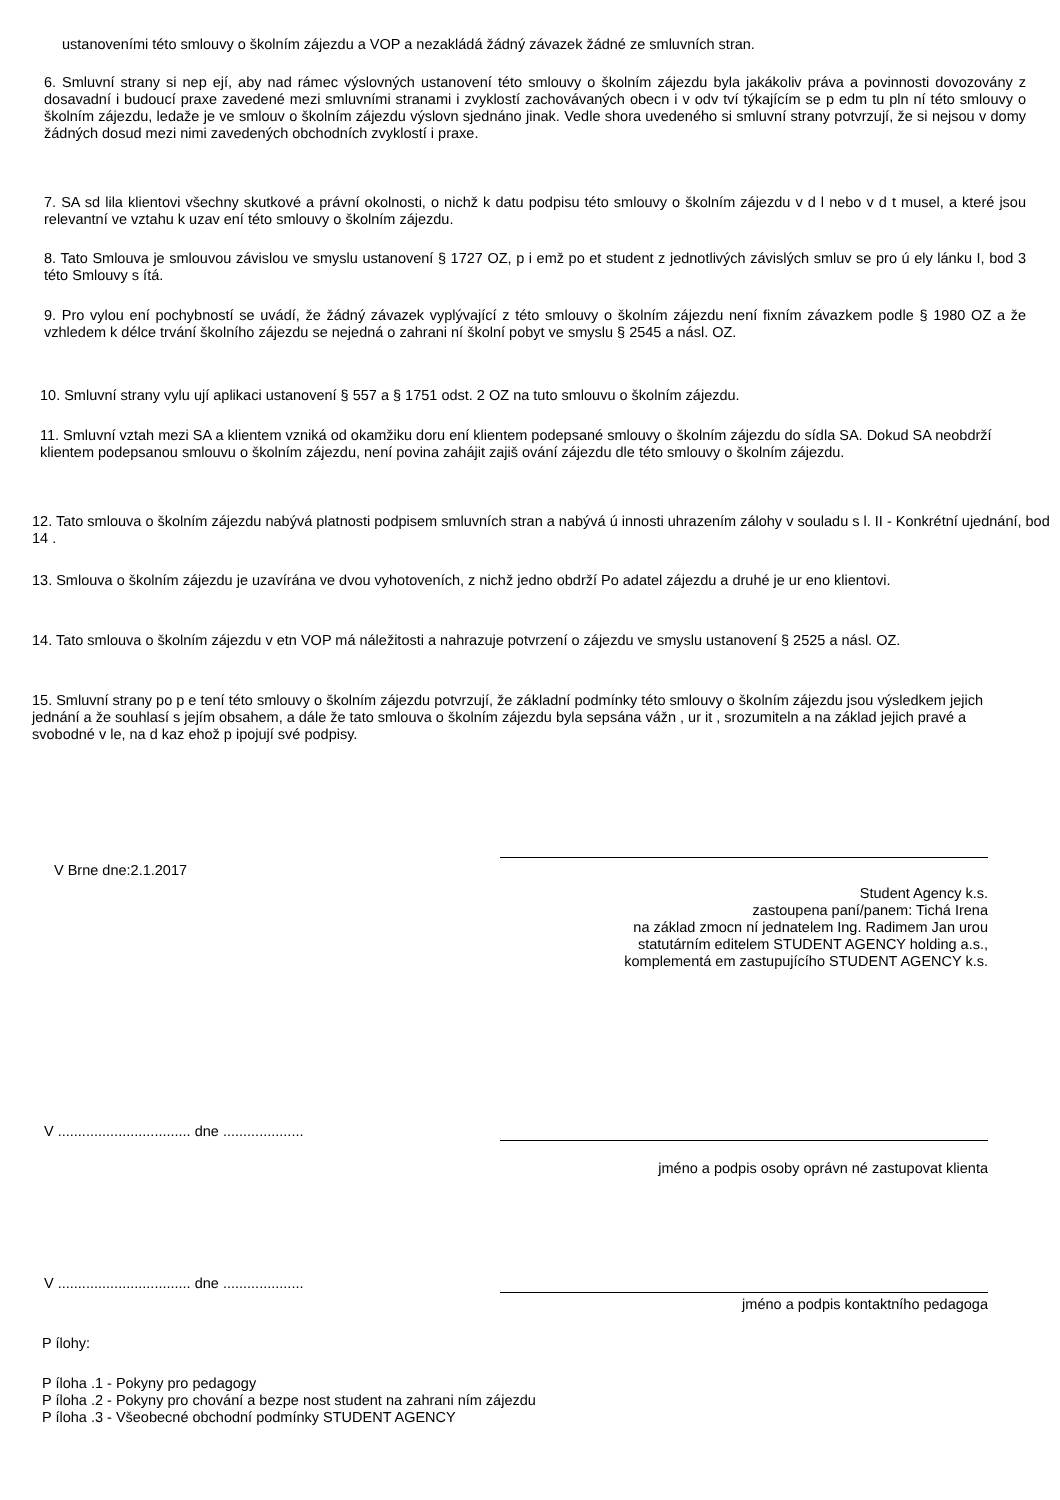ustanoveními této smlouvy o školním zájezdu a VOP a nezakládá žádný závazek žádné ze smluvních stran.
6. Smluvní strany si nep ejí, aby nad rámec výslovných ustanovení této smlouvy o školním zájezdu byla jakákoliv práva a povinnosti dovozovány z dosavadní i budoucí praxe zavedené mezi smluvními stranami i zvyklostí zachovávaných obecn i v odv tví týkajícím se p edm tu pln ní této smlouvy o školním zájezdu, ledaže je ve smlouv o školním zájezdu výslovn sjednáno jinak. Vedle shora uvedeného si smluvní strany potvrzují, že si nejsou v domy žádných dosud mezi nimi zavedených obchodních zvyklostí i praxe.
7. SA sd lila klientovi všechny skutkové a právní okolnosti, o nichž k datu podpisu této smlouvy o školním zájezdu v d l nebo v d t musel, a které jsou relevantní ve vztahu k uzav ení této smlouvy o školním zájezdu.
8. Tato Smlouva je smlouvou závislou ve smyslu ustanovení § 1727 OZ, p i emž po et student z jednotlivých závislých smluv se pro ú ely lánku I, bod 3 této Smlouvy s ítá.
9. Pro vylou ení pochybností se uvádí, že žádný závazek vyplývající z této smlouvy o školním zájezdu není fixním závazkem podle § 1980 OZ a že vzhledem k délce trvání školního zájezdu se nejedná o zahrani ní školní pobyt ve smyslu § 2545 a násl. OZ.
10. Smluvní strany vylu ují aplikaci ustanovení § 557 a § 1751 odst. 2 OZ na tuto smlouvu o školním zájezdu.
11. Smluvní vztah mezi SA a klientem vzniká od okamžiku doru ení klientem podepsané smlouvy o školním zájezdu do sídla SA. Dokud SA neobdrží klientem podepsanou smlouvu o školním zájezdu, není povina zahájit zajiš ování zájezdu dle této smlouvy o školním zájezdu.
12. Tato smlouva o školním zájezdu nabývá platnosti podpisem smluvních stran a nabývá ú innosti uhrazením zálohy v souladu s l. II - Konkrétní ujednání, bod 14 .
13. Smlouva o školním zájezdu je uzavírána ve dvou vyhotoveních, z nichž jedno obdrží Po adatel zájezdu a druhé je ur eno klientovi.
14. Tato smlouva o školním zájezdu v etn VOP má náležitosti a nahrazuje potvrzení o zájezdu ve smyslu ustanovení § 2525 a násl. OZ.
15. Smluvní strany po p e tení této smlouvy o školním zájezdu potvrzují, že základní podmínky této smlouvy o školním zájezdu jsou výsledkem jejich jednání a že souhlasí s jejím obsahem, a dále že tato smlouva o školním zájezdu byla sepsána vážn , ur it , srozumiteln a na základ jejich pravé a svobodné v le, na d kaz ehož p ipojují své podpisy.
V Brne dne:2.1.2017
Student Agency k.s.
zastoupena paní/panem: Tichá Irena
na základ zmocn ní jednatelem Ing. Radimem Jan urou
statutárním editelem STUDENT AGENCY holding a.s.,
komplementá em zastupujícího STUDENT AGENCY k.s.
V ................................. dne ....................
jméno a podpis osoby oprávn né zastupovat klienta
V ................................. dne ....................
jméno a podpis kontaktního pedagoga
P ílohy:
P íloha .1 - Pokyny pro pedagogy
P íloha .2 - Pokyny pro chování a bezpe nost student na zahrani ním zájezdu
P íloha .3 - Všeobecné obchodní podmínky STUDENT AGENCY